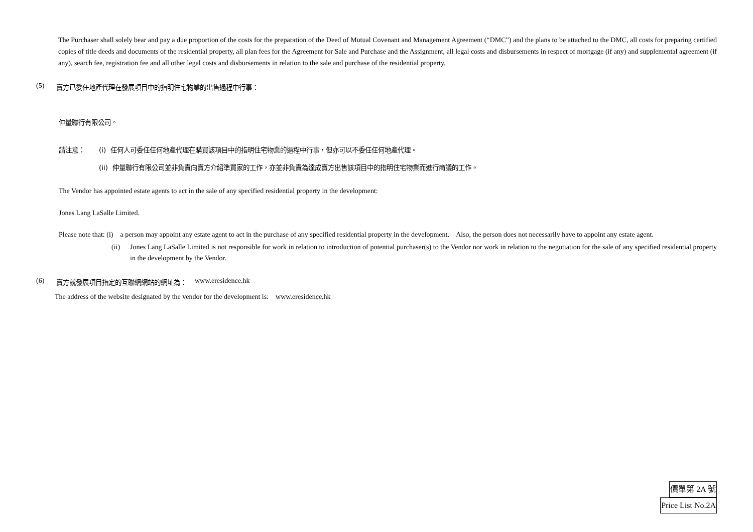The Purchaser shall solely bear and pay a due proportion of the costs for the preparation of the Deed of Mutual Covenant and Management Agreement (“DMC”) and the plans to be attached to the DMC, all costs for preparing certified copies of title deeds and documents of the residential property, all plan fees for the Agreement for Sale and Purchase and the Assignment, all legal costs and disbursements in respect of mortgage (if any) and supplemental agreement (if any), search fee, registration fee and all other legal costs and disbursements in relation to the sale and purchase of the residential property.
(5) 賣方已委任地產代理在發展項目中的指明住宅物業的出售過程中行事：
仲量聯行有限公司。
請注意： (i) 任何人可委任任何地產代理在購買該項目中的指明住宅物業的過程中行事，但亦可以不委任任何地產代理。
(ii) 仲量聯行有限公司並非負責向賣方介紹準買家的工作，亦並非負責為達成賣方出售該項目中的指明住宅物業而進行商議的工作。
The Vendor has appointed estate agents to act in the sale of any specified residential property in the development:
Jones Lang LaSalle Limited.
Please note that: (i) a person may appoint any estate agent to act in the purchase of any specified residential property in the development. Also, the person does not necessarily have to appoint any estate agent.
(ii) Jones Lang LaSalle Limited is not responsible for work in relation to introduction of potential purchaser(s) to the Vendor nor work in relation to the negotiation for the sale of any specified residential property in the development by the Vendor.
(6) 賣方就發展項目指定的互聯網網站的網址為： www.eresidence.hk
The address of the website designated by the vendor for the development is: www.eresidence.hk
價單第 2A 號
Price List No.2A